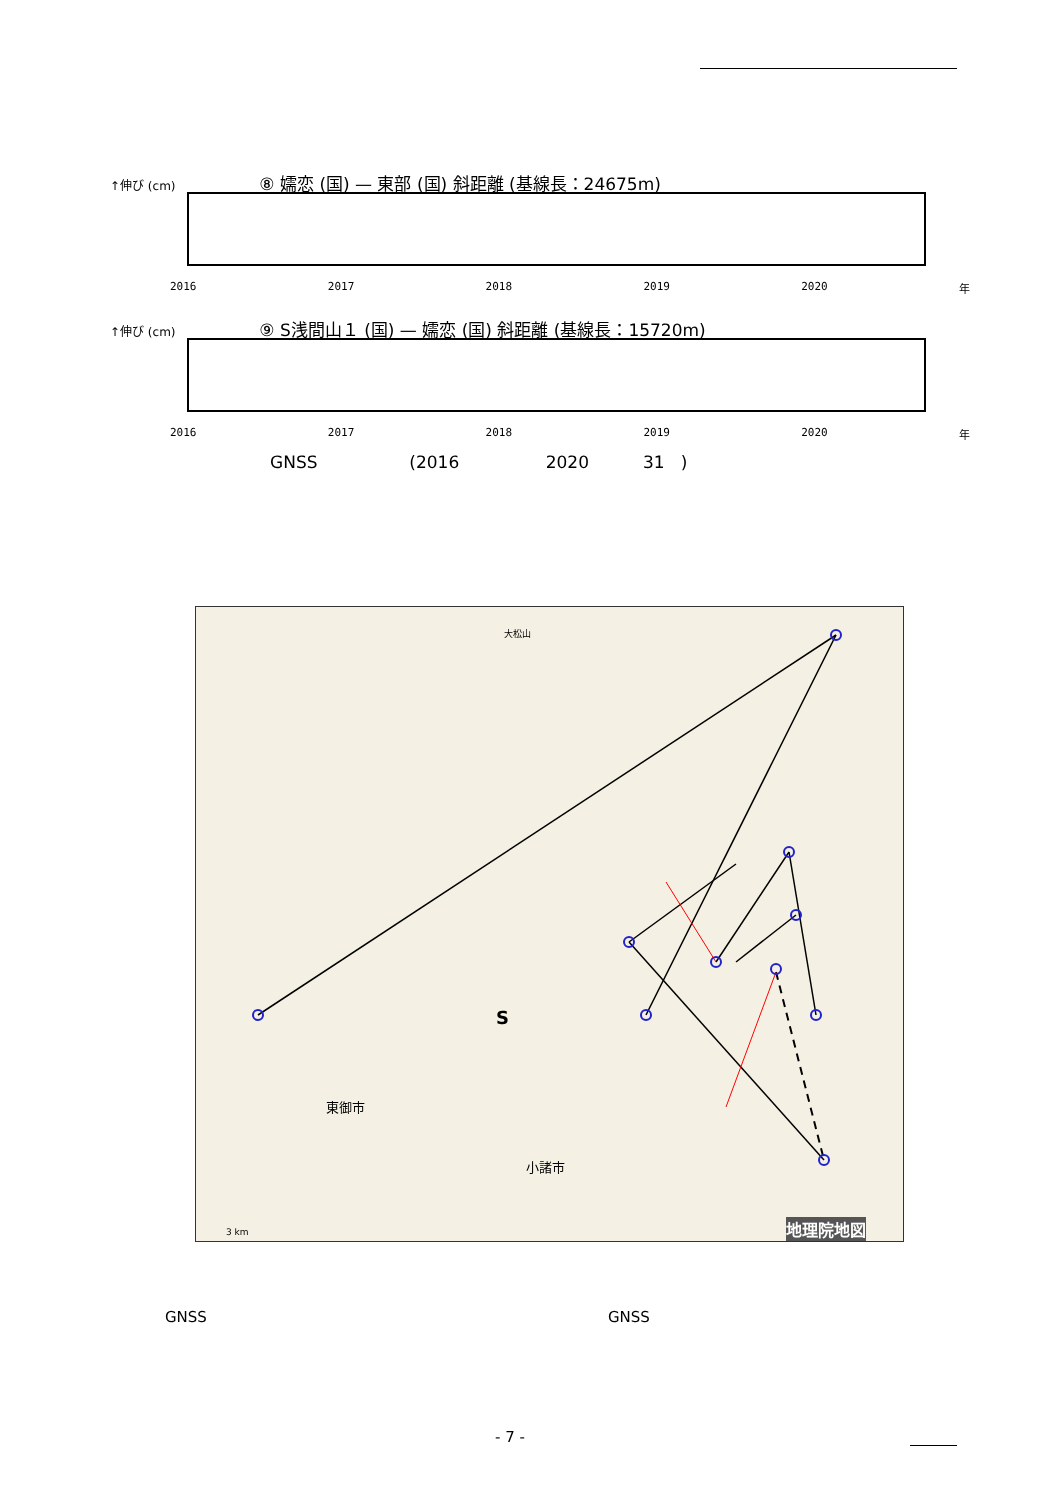↑伸び (cm) ⑧ 嬬恋 (国) — 東部 (国) 斜距離 (基線長：24675m)
2016 2017 2018 2019 2020 年
↑伸び (cm) ⑨ S浅間山１ (国) — 嬬恋 (国) 斜距離 (基線長：15720m)
2016 2017 2018 2019 2020 年
GNSS (2016 2020 31 )
大松山
S
東御市
小諸市
地理院地図
3 km
GNSS GNSS
- 7 -